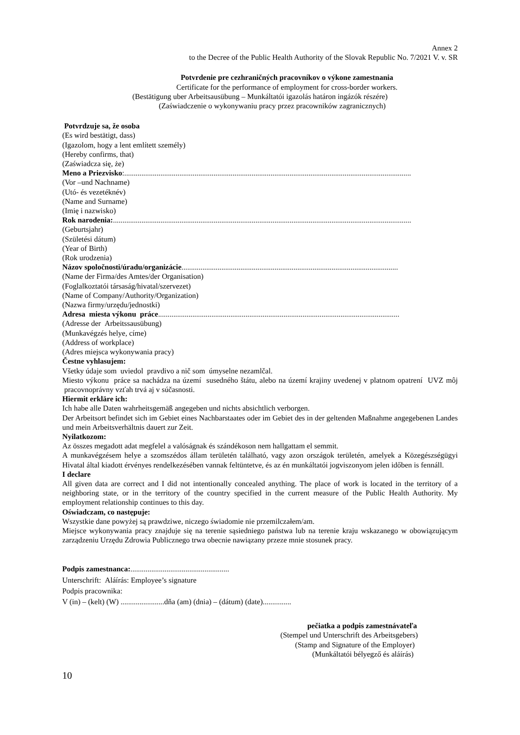Annex 2
to the Decree of the Public Health Authority of the Slovak Republic No. 7/2021 V. v. SR
Potvrdenie pre cezhraničných pracovníkov o výkone zamestnania
Certificate for the performance of employment for cross-border workers.
(Bestätigung uber Arbeitsausübung – Munkáltatói igazolás határon ingázók részére)
(Zaświadczenie o wykonywaniu pracy przez pracowników zagranicznych)
Potvrdzuje sa, že osoba
(Es wird bestätigt, dass)
(Igazolom, hogy a lent említett személy)
(Hereby confirms, that)
(Zaświadcza się, że)
Meno a Priezvisko:.......................................................................................................................................................
(Vor –und Nachname)
(Utó- és vezetéknév)
(Name and Surname)
(Imię i nazwisko)
Rok narodenia:.............................................................................................................................................................
(Geburtsjahr)
(Születési dátum)
(Year of Birth)
(Rok urodzenia)
Názov spoločnosti/úradu/organizácie..................................................................................................................
(Name der Firma/des Amtes/der Organisation)
(Foglalkoztatói társaság/hivatal/szervezet)
(Name of Company/Authority/Organization)
(Nazwa firmy/urzędu/jednostki)
Adresa miesta výkonu práce...............................................................................................................................
(Adresse der Arbeitssausübung)
(Munkavégzés helye, címe)
(Address of workplace)
(Adres miejsca wykonywania pracy)
Čestne vyhlasujem:
Všetky údaje som uviedol pravdivo a nič som úmyselne nezamlčal.
Miesto výkonu práce sa nachádza na území susedného štátu, alebo na území krajiny uvedenej v platnom opatrení UVZ môj pracovnoprávny vzťah trvá aj v súčasnosti.
Hiermit erkläre ich:
Ich habe alle Daten wahrheitsgemäß angegeben und nichts absichtlich verborgen.
Der Arbeitsort befindet sich im Gebiet eines Nachbarstaates oder im Gebiet des in der geltenden Maßnahme angegebenen Landes und mein Arbeitsverhältnis dauert zur Zeit.
Nyilatkozom:
Az összes megadott adat megfelel a valóságnak és szándékoson nem hallgattam el semmit.
A munkavégzésem helye a szomszédos állam területén található, vagy azon országok területén, amelyek a Közegészségügyi Hivatal által kiadott érvényes rendelkezésében vannak feltüntetve, és az én munkáltatói jogviszonyom jelen időben is fennáll.
I declare
All given data are correct and I did not intentionally concealed anything. The place of work is located in the territory of a neighboring state, or in the territory of the country specified in the current measure of the Public Health Authority. My employment relationship continues to this day.
Oświadczam, co następuje:
Wszystkie dane powyżej są prawdziwe, niczego świadomie nie przemilczałem/am.
Miejsce wykonywania pracy znajduje się na terenie sąsiedniego państwa lub na terenie kraju wskazanego w obowiązującym zarządzeniu Urzędu Zdrowia Publicznego trwa obecnie nawiązany przeze mnie stosunek pracy.
Podpis zamestnanca:....................................................
Unterschrift: Aláírás: Employee’s signature
Podpis pracownika:
V (in) – (kelt) (W) .......................dňa (am) (dnia) – (dátum) (date)...............
pečiatka a podpis zamestnávateľa
(Stempel und Unterschrift des Arbeitsgebers)
(Stamp and Signature of the Employer)
(Munkáltatói bélyegző és aláírás)
10